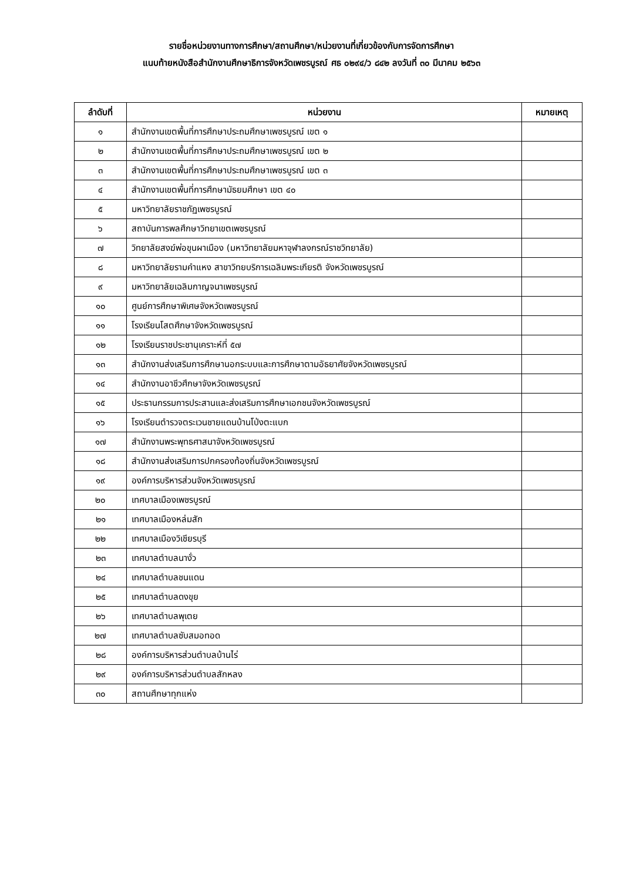รายชื่อหน่วยงานทางการศึกษา/สถานศึกษา/หน่วยงานที่เกี่ยวข้องกับการจัดการศึกษา
แนบท้ายหนังสือสำนักงานศึกษาธิการจังหวัดเพชรบูรณ์ ศธ ๐๒๙๔/ว ๘๔๒ ลงวันที่ ๓๐ มีนาคม ๒๕๖๓
| ลำดับที่ | หน่วยงาน | หมายเหตุ |
| --- | --- | --- |
| ๑ | สำนักงานเขตพื้นที่การศึกษาประถมศึกษาเพชรบูรณ์ เขต ๑ | |
| ๒ | สำนักงานเขตพื้นที่การศึกษาประถมศึกษาเพชรบูรณ์ เขต ๒ | |
| ๓ | สำนักงานเขตพื้นที่การศึกษาประถมศึกษาเพชรบูรณ์ เขต ๓ | |
| ๔ | สำนักงานเขตพื้นที่การศึกษามัธยมศึกษา เขต ๔๐ | |
| ๕ | มหาวิทยาลัยราชภัฏเพชรบูรณ์ | |
| ๖ | สถาบันการพลศึกษาวิทยาเขตเพชรบูรณ์ | |
| ๗ | วิทยาลัยสงฆ์พ่อขุนผาเมือง (มหาวิทยาลัยมหาจุฬาลงกรณ์ราชวิทยาลัย) | |
| ๘ | มหาวิทยาลัยรามคำแหง สาขาวิทยบริการเฉลิมพระเกียรติ จังหวัดเพชรบูรณ์ | |
| ๙ | มหาวิทยาลัยเฉลิมกาญจนาเพชรบูรณ์ | |
| ๑๐ | ศูนย์การศึกษาพิเศษจังหวัดเพชรบูรณ์ | |
| ๑๑ | โรงเรียนโสตศึกษาจังหวัดเพชรบูรณ์ | |
| ๑๒ | โรงเรียนราชประชานุเคราะห์ที่ ๕๗ | |
| ๑๓ | สำนักงานส่งเสริมการศึกษานอกระบบและการศึกษาตามอัธยาศัยจังหวัดเพชรบูรณ์ | |
| ๑๔ | สำนักงานอาชีวศึกษาจังหวัดเพชรบูรณ์ | |
| ๑๕ | ประธานกรรมการประสานและส่งเสริมการศึกษาเอกชนจังหวัดเพชรบูรณ์ | |
| ๑๖ | โรงเรียนตำรวจตระเวนชายแดนบ้านโป่งตะแบก | |
| ๑๗ | สำนักงานพระพุทธศาสนาจังหวัดเพชรบูรณ์ | |
| ๑๘ | สำนักงานส่งเสริมการปกครองท้องถิ่นจังหวัดเพชรบูรณ์ | |
| ๑๙ | องค์การบริหารส่วนจังหวัดเพชรบูรณ์ | |
| ๒๐ | เทศบาลเมืองเพชรบูรณ์ | |
| ๒๑ | เทศบาลเมืองหล่มสัก | |
| ๒๒ | เทศบาลเมืองวิเชียรบุรี | |
| ๒๓ | เทศบาลตำบลนางั่ว | |
| ๒๔ | เทศบาลตำบลชนแดน | |
| ๒๕ | เทศบาลตำบลดงขุย | |
| ๒๖ | เทศบาลตำบลพุเตย | |
| ๒๗ | เทศบาลตำบลซับสมอทอด | |
| ๒๘ | องค์การบริหารส่วนตำบลบ้านไร่ | |
| ๒๙ | องค์การบริหารส่วนตำบลสักหลง | |
| ๓๐ | สถานศึกษาทุกแห่ง | |